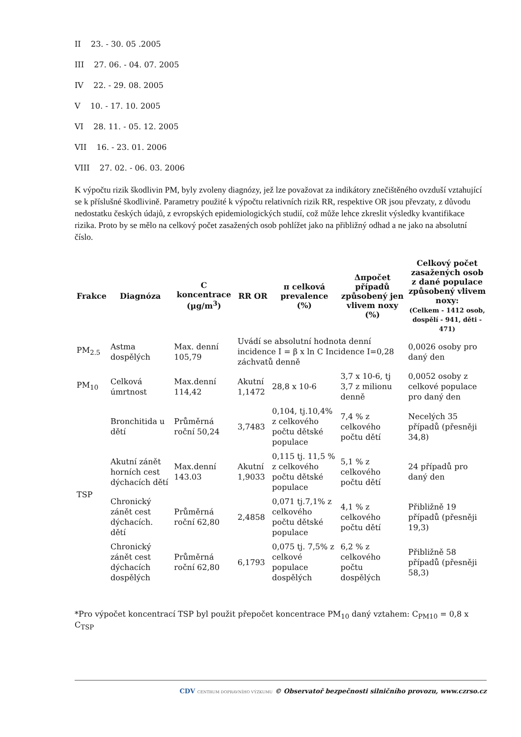II 23. - 30. 05 .2005
III 27. 06. - 04. 07. 2005
IV 22. - 29. 08. 2005
V 10. - 17. 10. 2005
VI 28. 11. - 05. 12. 2005
VII 16. - 23. 01. 2006
VIII 27. 02. - 06. 03. 2006
K výpočtu rizik škodlivin PM, byly zvoleny diagnózy, jež lze považovat za indikátory znečištěného ovzduší vztahující se k příslušné škodlivině. Parametry použité k výpočtu relativních rizik RR, respektive OR jsou převzaty, z důvodu nedostatku českých údajů, z evropských epidemiologických studií, což může lehce zkreslit výsledky kvantifikace rizika. Proto by se mělo na celkový počet zasažených osob pohlížet jako na přibližný odhad a ne jako na absolutní číslo.
| Frakce | Diagnóza | C koncentrace (µg/m<sup>3</sup>) | RR OR | π celková prevalence (%) | Δπpočet případů způsobený jen vlivem noxy (%) | Celkový počet zasažených osob z dané populace způsobený vlivem noxy: (Celkem - 1412 osob, dospělí - 941, děti - 471) |
| --- | --- | --- | --- | --- | --- | --- |
| PM<sub>2.5</sub> | Astma dospělých | Max. denní 105,79 | Uvádí se absolutní hodnota denní incidence I = β x ln C Incidence I=0,28 záchvatů denně | | | 0,0026 osoby pro daný den |
| PM<sub>10</sub> | Celková úmrtnost | Max.denní 114,42 | Akutní 1,1472 | 28,8 x 10-6 | 3,7 x 10-6, tj 3,7 z milionu denně | 0,0052 osoby z celkové populace pro daný den |
| TSP | Bronchitida u dětí | Průměrná roční 50,24 | 3,7483 | 0,104, tj.10,4% z celkového počtu dětské populace | 7,4 % z celkového počtu dětí | Necelých 35 případů (přesněji 34,8) |
| | Akutní zánět horních cest dýchacích dětí | Max.denní 143.03 | Akutní 1,9033 | 0,115 tj. 11,5 % z celkového počtu dětské populace | 5,1 % z celkového počtu dětí | 24 případů pro daný den |
| | Chronický zánět cest dýchacích. dětí | Průměrná roční 62,80 | 2,4858 | 0,071 tj.7,1% z celkového počtu dětské populace | 4,1 % z celkového počtu dětí | Přibližně 19 případů (přesněji 19,3) |
| | Chronický zánět cest dýchacích dospělých | Průměrná roční 62,80 | 6,1793 | 0,075 tj. 7,5% z celkové populace dospělých | 6,2 % z celkového počtu dospělých | Přibližně 58 případů (přesněji 58,3) |
*Pro výpočet koncentrací TSP byl použit přepočet koncentrace PM<sub>10</sub> daný vztahem: C<sub>PM10</sub> = 0,8 x C<sub>TSP</sub>
CDV CENTRUM DOPRAVNÍHO VÝZKUMU © Observatoř bezpečnosti silničního provozu, www.czrso.cz